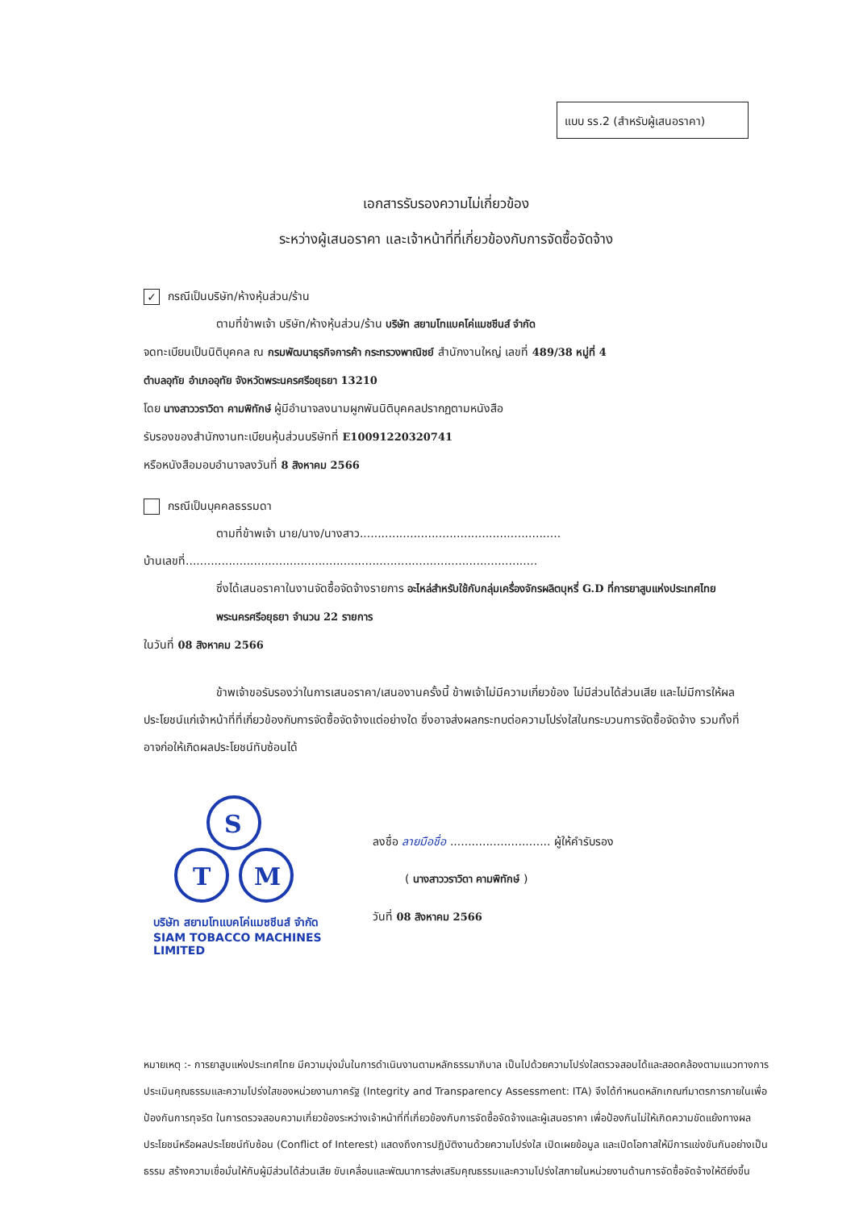แบบ รร.2 (สำหรับผู้เสนอราคา)
เอกสารรับรองความไม่เกี่ยวข้อง
ระหว่างผู้เสนอราคา และเจ้าหน้าที่ที่เกี่ยวข้องกับการจัดซื้อจัดจ้าง
✓ กรณีเป็นบริษัท/ห้างหุ้นส่วน/ร้าน
ตามที่ข้าพเจ้า บริษัท/ห้างหุ้นส่วน/ร้าน บริษัท สยามโทแบคโค่แมชชีนส์ จำกัด
จดทะเบียนเป็นนิติบุคคล ณ กรมพัฒนาธุรกิจการค้า กระทรวงพาณิชย์ สำนักงานใหญ่ เลขที่ 489/38 หมู่ที่ 4
ตำบลอุทัย อำเภออุทัย จังหวัดพระนครศรีอยุธยา 13210
โดย นางสาววราวิดา คามพิทักษ์ ผู้มีอำนาจลงนามผูกพันนิติบุคคลปรากฏตามหนังสือ
รับรองของสำนักงานทะเบียนหุ้นส่วนบริษัทที่ E10091220320741
หรือหนังสือมอบอำนาจลงวันที่ 8 สิงหาคม 2566
กรณีเป็นบุคคลธรรมดา
ตามที่ข้าพเจ้า นาย/นาง/นางสาว........................................................
บ้านเลขที่..................................................................................................
ซึ่งได้เสนอราคาในงานจัดซื้อจัดจ้างรายการ อะไหล่สำหรับใช้กับกลุ่มเครื่องจักรผลิตบุหรี่ G.D ที่การยาสูบแห่งประเทศไทย พระนครศรีอยุธยา จำนวน 22 รายการ
ในวันที่ 08 สิงหาคม 2566
ข้าพเจ้าขอรับรองว่าในการเสนอราคา/เสนองานครั้งนี้ ข้าพเจ้าไม่มีความเกี่ยวข้อง ไม่มีส่วนได้ส่วนเสีย และไม่มีการให้ผลประโยชน์แก่เจ้าหน้าที่ที่เกี่ยวข้องกับการจัดซื้อจัดจ้างแต่อย่างใด ซึ่งอาจส่งผลกระทบต่อความโปร่งใสในกระบวนการจัดซื้อจัดจ้าง รวมทั้งที่อาจก่อให้เกิดผลประโยชน์ทับซ้อนได้
S
T
M
บริษัท สยามโทแบคโค่แมชชีนส์ จำกัด
SIAM TOBACCO MACHINES LIMITED
ลงชื่อ ลายมือชื่อ ............................ ผู้ให้คำรับรอง
( นางสาววราวิดา คามพิทักษ์ )
วันที่ 08 สิงหาคม 2566
หมายเหตุ :- การยาสูบแห่งประเทศไทย มีความมุ่งมั่นในการดำเนินงานตามหลักธรรมาภิบาล เป็นไปด้วยความโปร่งใสตรวจสอบได้และสอดคล้องตามแนวทางการประเมินคุณธรรมและความโปร่งใสของหน่วยงานภาครัฐ (Integrity and Transparency Assessment: ITA) จึงได้กำหนดหลักเกณฑ์มาตรการภายในเพื่อป้องกันการทุจริต ในการตรวจสอบความเกี่ยวข้องระหว่างเจ้าหน้าที่ที่เกี่ยวข้องกับการจัดซื้อจัดจ้างและผู้เสนอราคา เพื่อป้องกันไม่ให้เกิดความขัดแย้งทางผลประโยชน์หรือผลประโยชน์ทับซ้อน (Conflict of Interest) แสดงถึงการปฏิบัติงานด้วยความโปร่งใส เปิดเผยข้อมูล และเปิดโอกาสให้มีการแข่งขันกันอย่างเป็นธรรม สร้างความเชื่อมั่นให้กับผู้มีส่วนได้ส่วนเสีย ขับเคลื่อนและพัฒนาการส่งเสริมคุณธรรมและความโปร่งใสภายในหน่วยงานด้านการจัดซื้อจัดจ้างให้ดียิ่งขึ้น